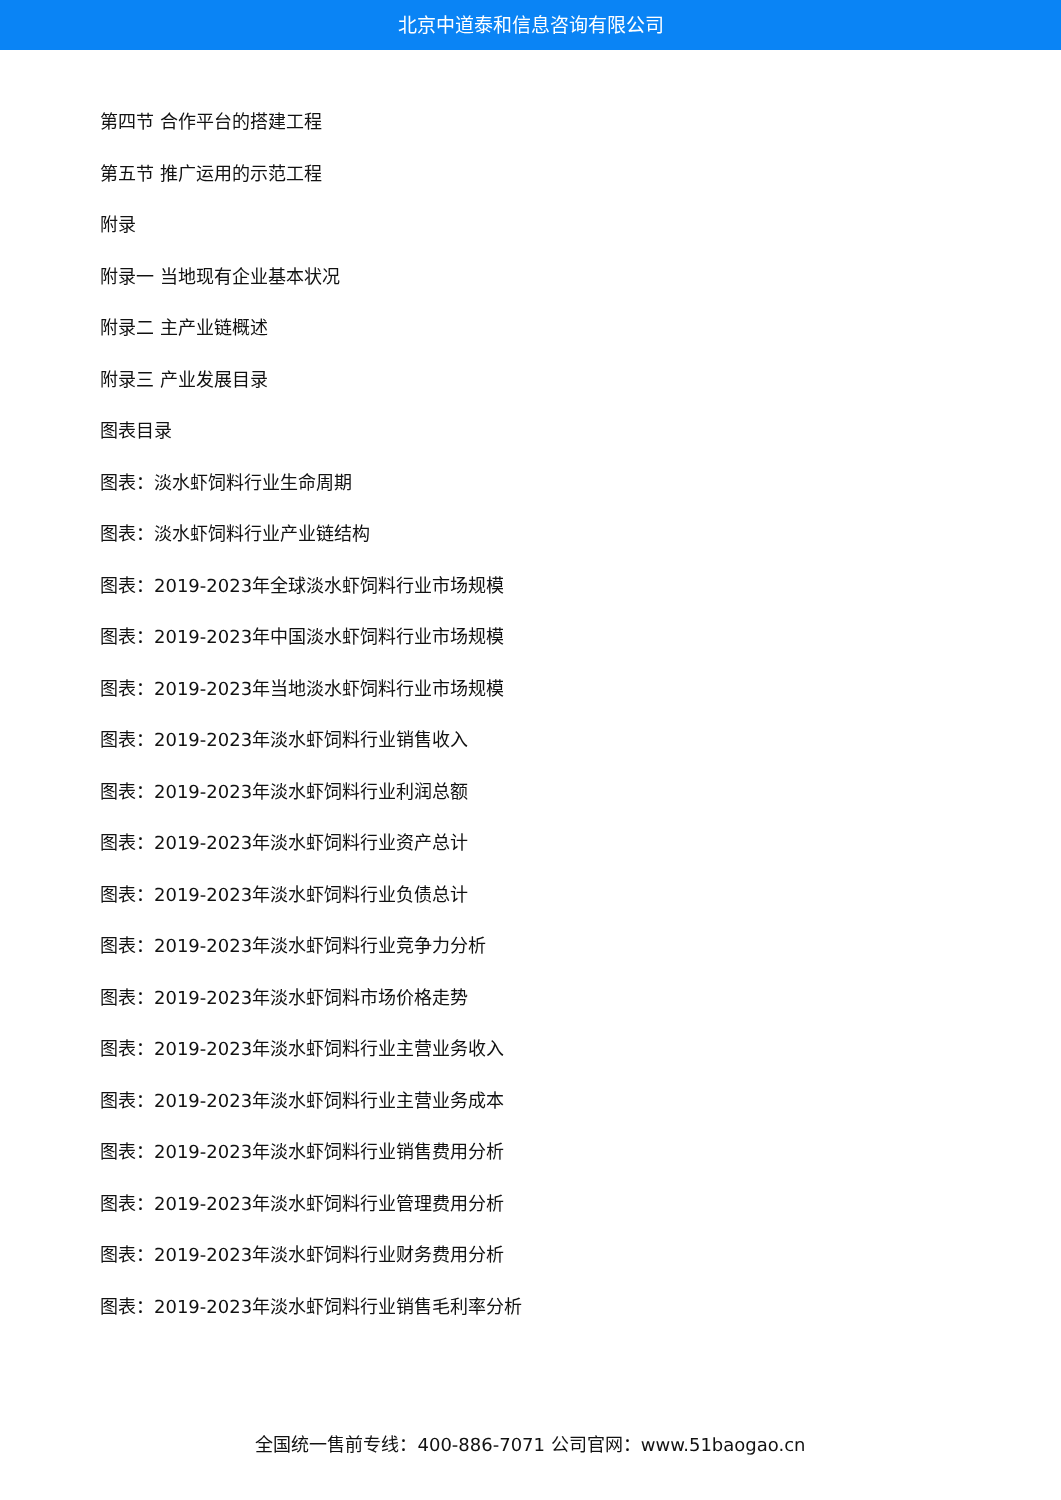北京中道泰和信息咨询有限公司
第四节 合作平台的搭建工程
第五节 推广运用的示范工程
附录
附录一 当地现有企业基本状况
附录二 主产业链概述
附录三 产业发展目录
图表目录
图表：淡水虾饲料行业生命周期
图表：淡水虾饲料行业产业链结构
图表：2019-2023年全球淡水虾饲料行业市场规模
图表：2019-2023年中国淡水虾饲料行业市场规模
图表：2019-2023年当地淡水虾饲料行业市场规模
图表：2019-2023年淡水虾饲料行业销售收入
图表：2019-2023年淡水虾饲料行业利润总额
图表：2019-2023年淡水虾饲料行业资产总计
图表：2019-2023年淡水虾饲料行业负债总计
图表：2019-2023年淡水虾饲料行业竞争力分析
图表：2019-2023年淡水虾饲料市场价格走势
图表：2019-2023年淡水虾饲料行业主营业务收入
图表：2019-2023年淡水虾饲料行业主营业务成本
图表：2019-2023年淡水虾饲料行业销售费用分析
图表：2019-2023年淡水虾饲料行业管理费用分析
图表：2019-2023年淡水虾饲料行业财务费用分析
图表：2019-2023年淡水虾饲料行业销售毛利率分析
全国统一售前专线：400-886-7071 公司官网：www.51baogao.cn